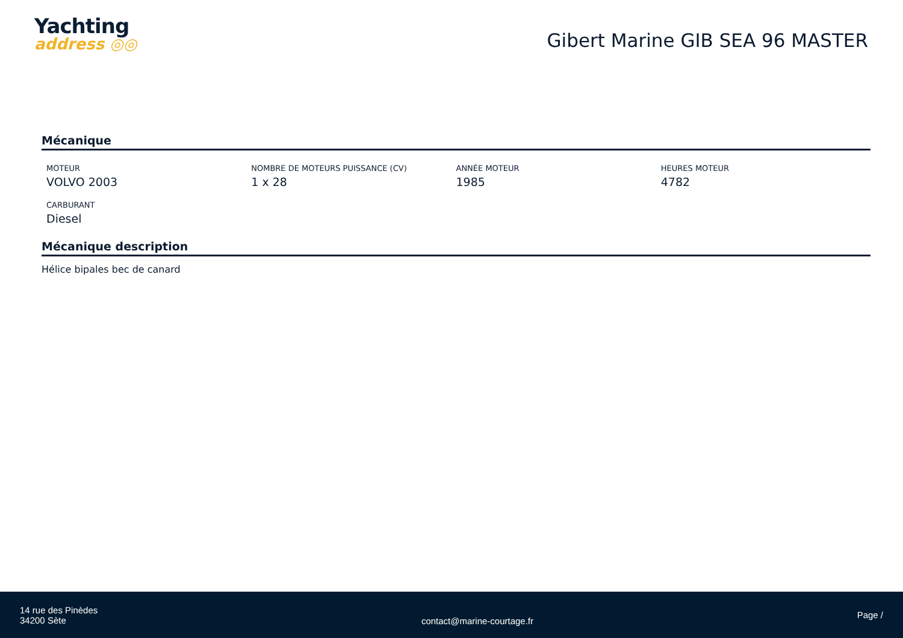Yachting
address ◎◎
Gibert Marine GIB SEA 96 MASTER
Mécanique
MOTEUR
VOLVO 2003
NOMBRE DE MOTEURS PUISSANCE (CV)
1 x 28
ANNÉE MOTEUR
1985
HEURES MOTEUR
4782
CARBURANT
Diesel
Mécanique description
Hélice bipales bec de canard
14 rue des Pinèdes
34200 Sète
contact@marine-courtage.fr
Page /